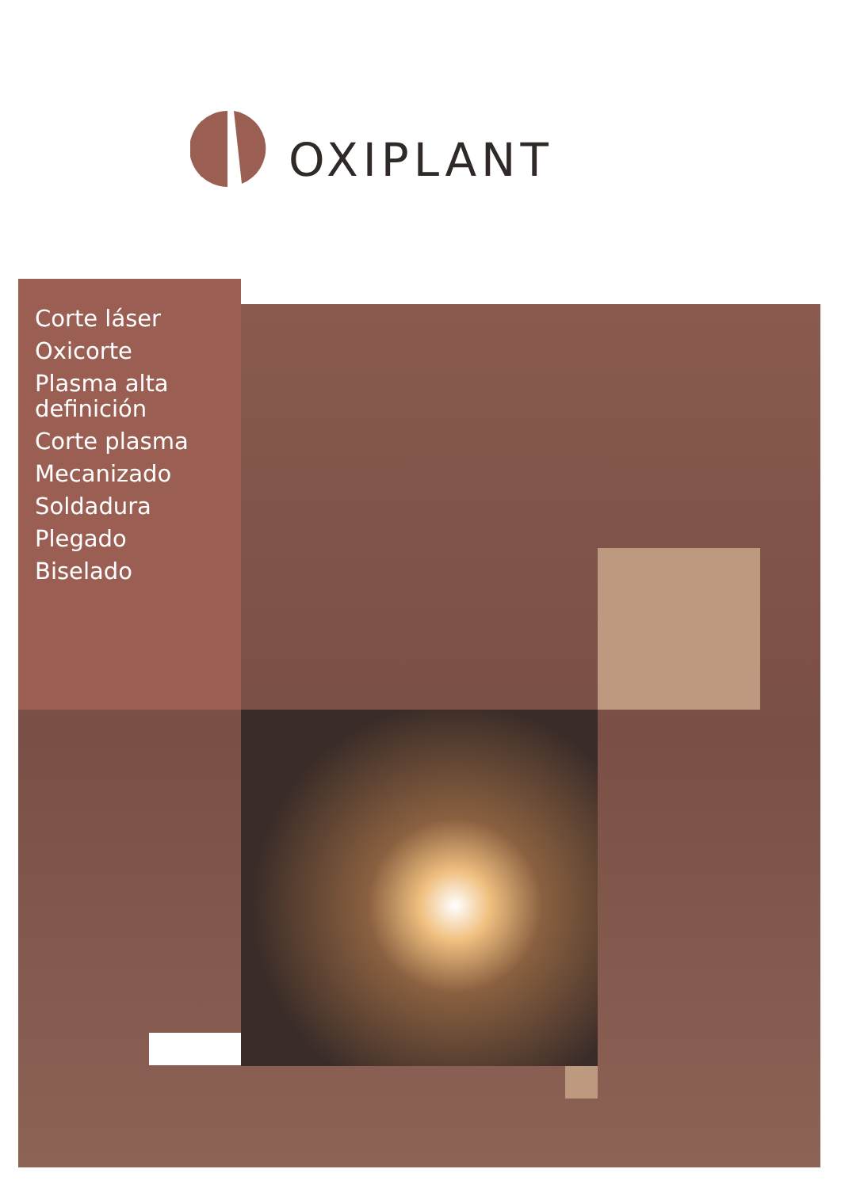OXIPLANT
Corte láser
Oxicorte
Plasma alta
definición
Corte plasma
Mecanizado
Soldadura
Plegado
Biselado